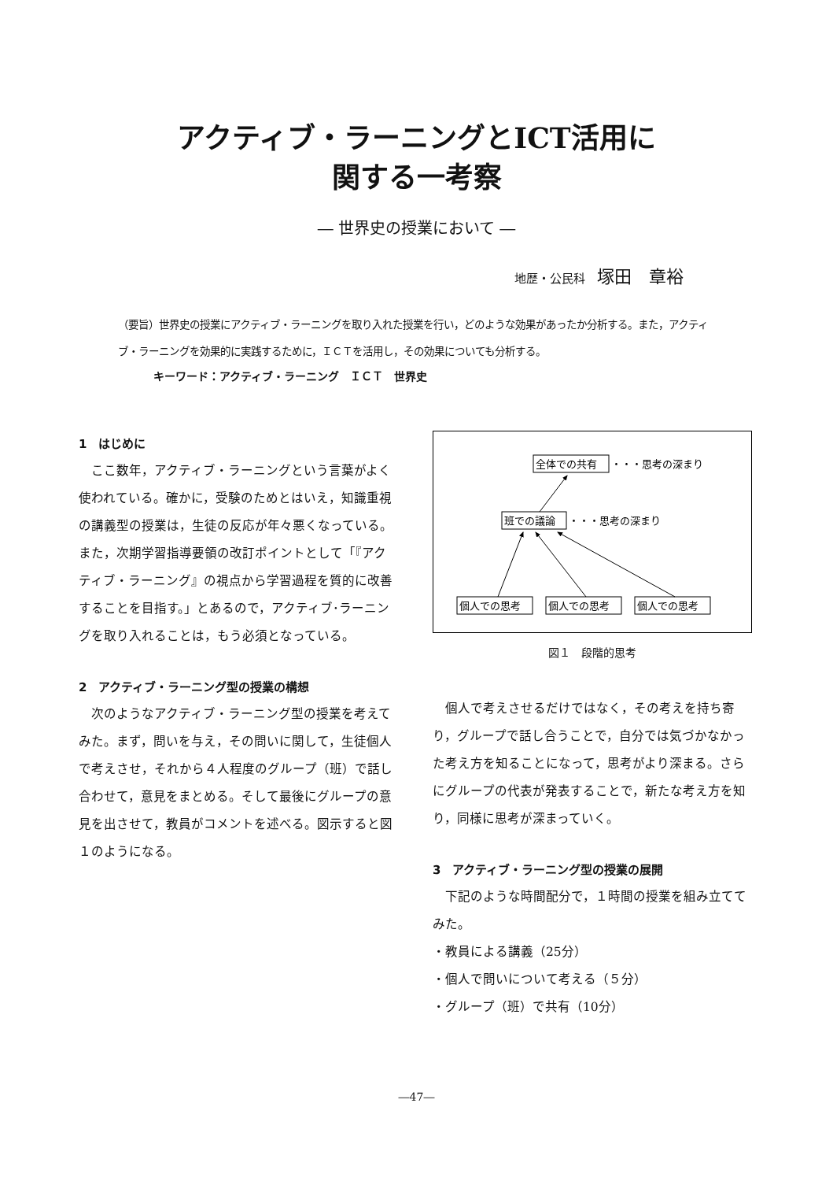アクティブ・ラーニングとICT活用に
関する一考察
― 世界史の授業において ―
地歴・公民科 塚田　章裕
（要旨）世界史の授業にアクティブ・ラーニングを取り入れた授業を行い，どのような効果があったか分析する。また，アクティブ・ラーニングを効果的に実践するために，ＩＣＴを活用し，その効果についても分析する。
キーワード：アクティブ・ラーニング　ＩＣＴ　世界史
1　はじめに
ここ数年，アクティブ・ラーニングという言葉がよく使われている。確かに，受験のためとはいえ，知識重視の講義型の授業は，生徒の反応が年々悪くなっている。また，次期学習指導要領の改訂ポイントとして「『アクティブ・ラーニング』の視点から学習過程を質的に改善することを目指す。」とあるので，アクティブ･ラーニングを取り入れることは，もう必須となっている。
2　アクティブ・ラーニング型の授業の構想
次のようなアクティブ・ラーニング型の授業を考えてみた。まず，問いを与え，その問いに関して，生徒個人で考えさせ，それから４人程度のグループ（班）で話し合わせて，意見をまとめる。そして最後にグループの意見を出させて，教員がコメントを述べる。図示すると図１のようになる。
全体での共有
・・・思考の深まり
班での議論
・・・思考の深まり
個人での思考
個人での思考
個人での思考
図１　段階的思考
個人で考えさせるだけではなく，その考えを持ち寄り，グループで話し合うことで，自分では気づかなかった考え方を知ることになって，思考がより深まる。さらにグループの代表が発表することで，新たな考え方を知り，同様に思考が深まっていく。
3　アクティブ・ラーニング型の授業の展開
下記のような時間配分で，１時間の授業を組み立ててみた。
・教員による講義（25分）
・個人で問いについて考える（５分）
・グループ（班）で共有（10分）
―47―